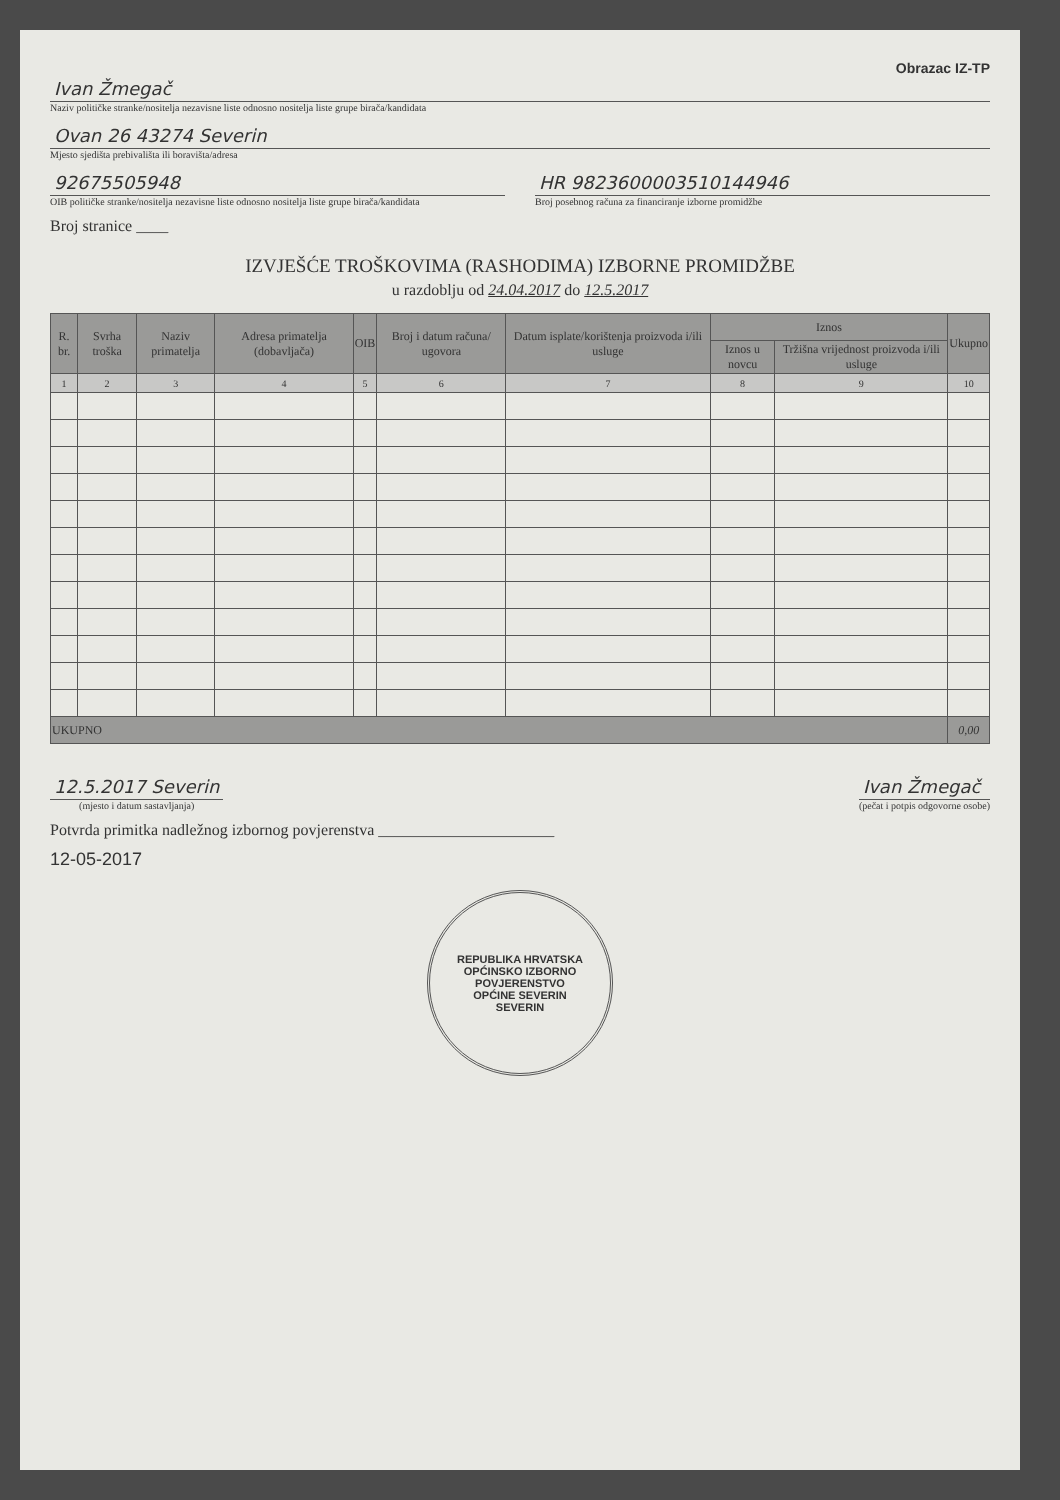Obrazac IZ-TP
Ivan Žmegač
Naziv političke stranke/nositelja nezavisne liste odnosno nositelja liste grupe birača/kandidata
Ovan 26 43274 Severin
Mjesto sjedišta prebivališta ili boravišta/adresa
92675505948
OIB političke stranke/nositelja nezavisne liste odnosno nositelja liste grupe birača/kandidata
HR 9823600003510144946
Broj posebnog računa za financiranje izborne promidžbe
Broj stranice ____
IZVJEŠĆE TROŠKOVIMA (RASHODIMA) IZBORNE PROMIDŽBE
u razdoblju od 24.04.2017 do 12.5.2017
| R. br. | Svrha troška | Naziv primatelja | Adresa primatelja (dobavljača) | OIB | Broj i datum računa/ ugovora | Datum isplate/korištenja proizvoda i/ili usluge | Iznos | | Ukupno |
| --- | --- | --- | --- | --- | --- | --- | --- | --- | --- |
| | | | | | | | Iznos u novcu | Tržišna vrijednost proizvoda i/ili usluge | |
| 1 | 2 | 3 | 4 | 5 | 6 | 7 | 8 | 9 | 10 |
| UKUPNO | | | | | | | | | 0,00 |
12.5.2017 Severin
(mjesto i datum sastavljanja)
Ivan Žmegač
(pečat i potpis odgovorne osobe)
Potvrda primitka nadležnog izbornog povjerenstva ______________________
12-05-2017
REPUBLIKA HRVATSKA
OPĆINSKO IZBORNO POVJERENSTVO
OPĆINE SEVERIN
SEVERIN